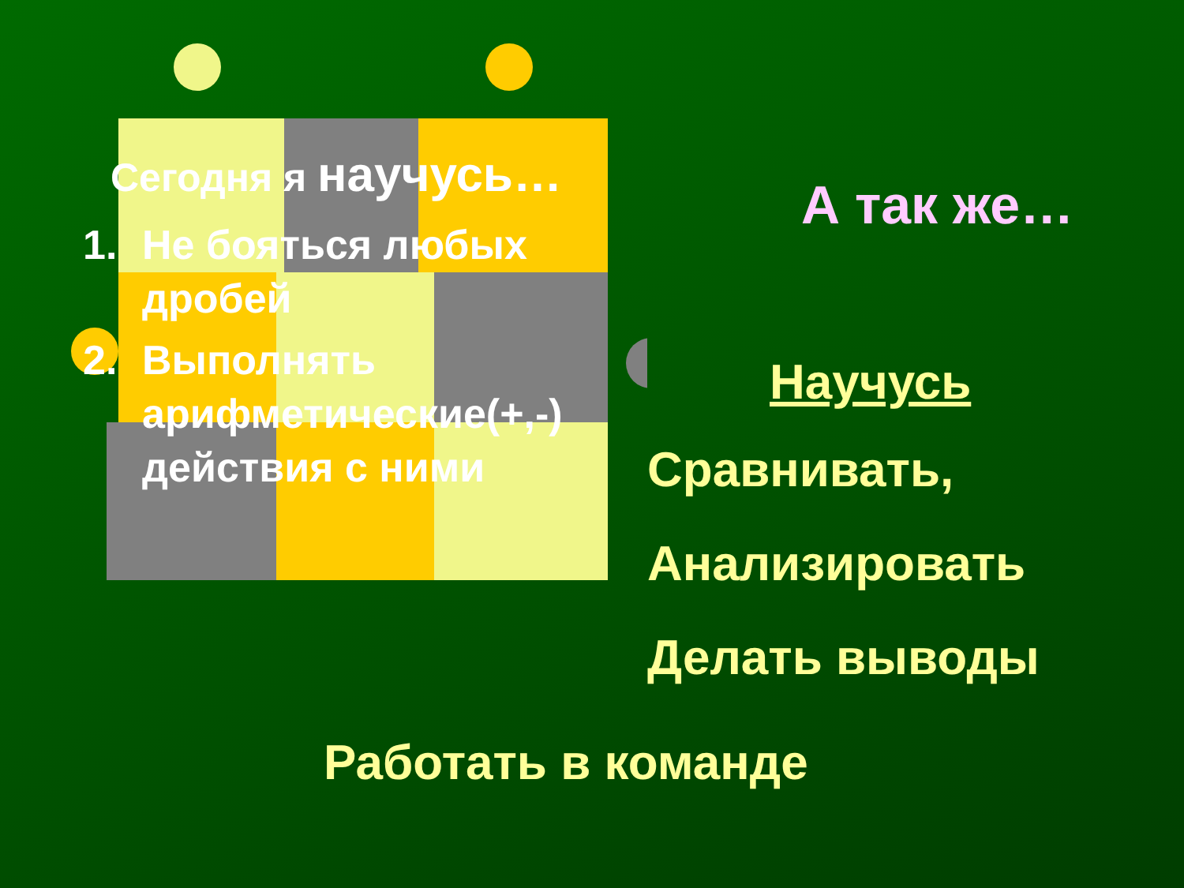Сегодня я научусь…
1. Не бояться любых дробей
2. Выполнять арифметические(+,-) действия с ними
А так же…
Научусь
Сравнивать,
Анализировать
Делать выводы
Работать в команде